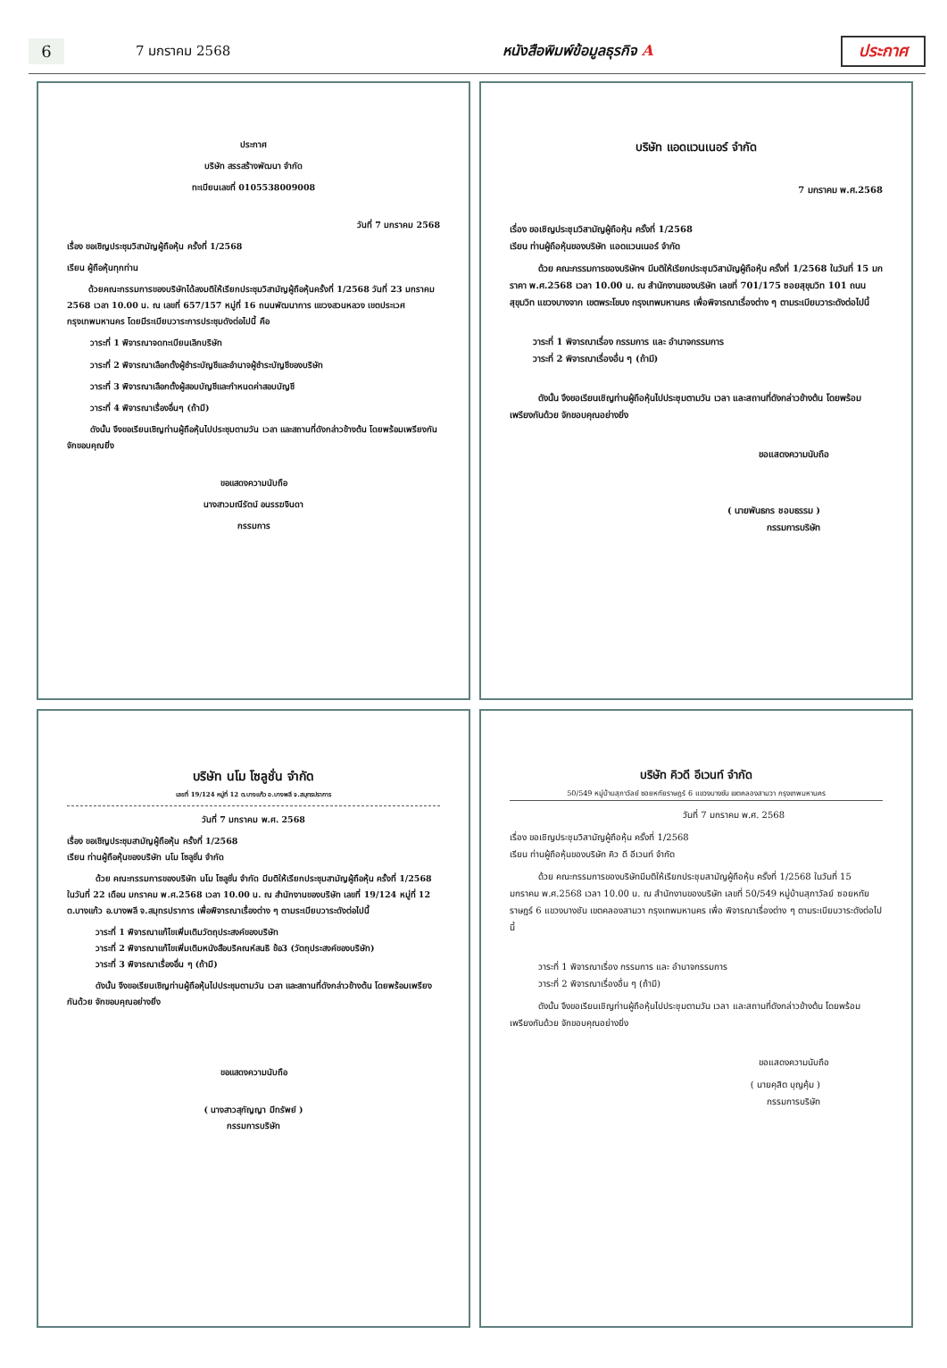6
7 มกราคม 2568 หนังสือพิมพ์ข้อมูลธุรกิจ A ประกาศ
ประกาศ
บริษัท สรรสร้างพัฒนา จำกัด
ทะเบียนเลขที่ 0105538009008
วันที่ 7 มกราคม 2568
เรื่อง ขอเชิญประชุมวิสามัญผู้ถือหุ้น ครั้งที่ 1/2568
เรียน ผู้ถือหุ้นทุกท่าน
ด้วยคณะกรรมการของบริษัทได้ลงมติให้เรียกประชุมวิสามัญผู้ถือหุ้นครั้งที่ 1/2568 วันที่ 23 มกราคม 2568 เวลา 10.00 น. ณ เลขที่ 657/157 หมู่ที่ 16 ถนนพัฒนาการ แขวงสวนหลวง เขตประเวศ กรุงเทพมหานคร โดยมีระเบียบวาระการประชุมดังต่อไปนี้ คือ
วาระที่ 1 พิจารณาจดทะเบียนเลิกบริษัท
วาระที่ 2 พิจารณาเลือกตั้งผู้ชำระบัญชีและอำนาจผู้ชำระบัญชีของบริษัท
วาระที่ 3 พิจารณาเลือกตั้งผู้สอบบัญชีและกำหนดค่าสอบบัญชี
วาระที่ 4 พิจารณาเรื่องอื่นๆ (ถ้ามี)
ดังนั้น จึงขอเรียนเชิญท่านผู้ถือหุ้นไปประชุมตามวัน เวลา และสถานที่ดังกล่าวข้างต้น โดยพร้อมเพรียงกัน จักขอบคุณยิ่ง
ขอแสดงความนับถือ
นางสาวมณีรัตน์ อนรรฆจินดา
กรรมการ
บริษัท แอดแวนเนอร์ จำกัด
7 มกราคม พ.ศ.2568
เรื่อง ขอเชิญประชุมวิสามัญผู้ถือหุ้น ครั้งที่ 1/2568
เรียน ท่านผู้ถือหุ้นของบริษัท แอดแวนเนอร์ จำกัด
ด้วย คณะกรรมการของบริษัทฯ มีมติให้เรียกประชุมวิสามัญผู้ถือหุ้น ครั้งที่ 1/2568 ในวันที่ 15 มกราคา พ.ศ.2568 เวลา 10.00 น. ณ สำนักงานของบริษัท เลขที่ 701/175 ซอยสุขุมวิท 101 ถนนสุขุมวิท แขวงบางจาก เขตพระโขนง กรุงเทพมหานคร เพื่อพิจารณาเรื่องต่าง ๆ ตามระเบียบวาระดังต่อไปนี้
วาระที่ 1 พิจารณาเรื่อง กรรมการ และ อำนาจกรรมการ
วาระที่ 2 พิจารณาเรื่องอื่น ๆ (ถ้ามี)
ดังนั้น จึงขอเรียนเชิญท่านผู้ถือหุ้นไปประชุมตามวัน เวลา และสถานที่ดังกล่าวข้างต้น โดยพร้อมเพรียงกันด้วย จักขอบคุณอย่างยิ่ง
ขอแสดงความนับถือ
( นายพันธกร ชอบธรรม )
กรรมการบริษัท
บริษัท นโม โซลูชั่น จำกัด
เลขที่ 19/124 หมู่ที่ 12 ต.บางแก้ว อ.บางพลี จ.สมุทรปราการ
วันที่ 7 มกราคม พ.ศ. 2568
เรื่อง ขอเชิญประชุมสามัญผู้ถือหุ้น ครั้งที่ 1/2568
เรียน ท่านผู้ถือหุ้นของบริษัท นโม โซลูชั่น จำกัด
ด้วย คณะกรรมการของบริษัท นโม โซลูชั่น จำกัด มีมติให้เรียกประชุมสามัญผู้ถือหุ้น ครั้งที่ 1/2568 ในวันที่ 22 เดือน มกราคม พ.ศ.2568 เวลา 10.00 น. ณ สำนักงานของบริษัท เลขที่ 19/124 หมู่ที่ 12 ต.บางแก้ว อ.บางพลี จ.สมุทรปราการ เพื่อพิจารณาเรื่องต่าง ๆ ตามระเบียบวาระดังต่อไปนี้
วาระที่ 1 พิจารณาแก้ไขเพิ่มเติมวัตถุประสงค์ของบริษัท
วาระที่ 2 พิจารณาแก้ไขเพิ่มเติมหนังสือบริคณห์สนธิ ข้อ3 (วัตถุประสงค์ของบริษัท)
วาระที่ 3 พิจารณาเรื่องอื่น ๆ (ถ้ามี)
ดังนั้น จึงขอเรียนเชิญท่านผู้ถือหุ้นไปประชุมตามวัน เวลา และสถานที่ดังกล่าวข้างต้น โดยพร้อมเพรียงกันด้วย จักขอบคุณอย่างยิ่ง
ขอแสดงความนับถือ
( นางสาวสุกัญญา มีทรัพย์ )
กรรมการบริษัท
บริษัท คิวดี อีเวนท์ จำกัด
50/549 หมู่บ้านสุภาวัลย์ ซอยหทัยราษฎร์ 6 แขวงบางชัน เขตคลองสามวา กรุงเทพมหานคร
วันที่ 7 มกราคม พ.ศ. 2568
เรื่อง ขอเชิญประชุมวิสามัญผู้ถือหุ้น ครั้งที่ 1/2568
เรียน ท่านผู้ถือหุ้นของบริษัท คิว ดี อีเวนท์ จำกัด
ด้วย คณะกรรมการของบริษัทมีมติให้เรียกประชุมสามัญผู้ถือหุ้น ครั้งที่ 1/2568 ในวันที่ 15 มกราคม พ.ศ.2568 เวลา 10.00 น. ณ สำนักงานของบริษัท เลขที่ 50/549 หมู่บ้านสุภาวัลย์ ซอยหทัยราษฎร์ 6 แขวงบางชัน เขตคลองสามวา กรุงเทพมหานคร เพื่อ พิจารณาเรื่องต่าง ๆ ตามระเบียบวาระดังต่อไปนี้
วาระที่ 1 พิจารณาเรื่อง กรรมการ และ อำนาจกรรมการ
วาระที่ 2 พิจารณาเรื่องอื่น ๆ (ถ้ามี)
ดังนั้น จึงขอเรียนเชิญท่านผู้ถือหุ้นไปประชุมตามวัน เวลา และสถานที่ดังกล่าวข้างต้น โดยพร้อมเพรียงกันด้วย จักขอบคุณอย่างยิ่ง
ขอแสดงความนับถือ
( นายคุสิต บุญคุ้ม )
กรรมการบริษัท